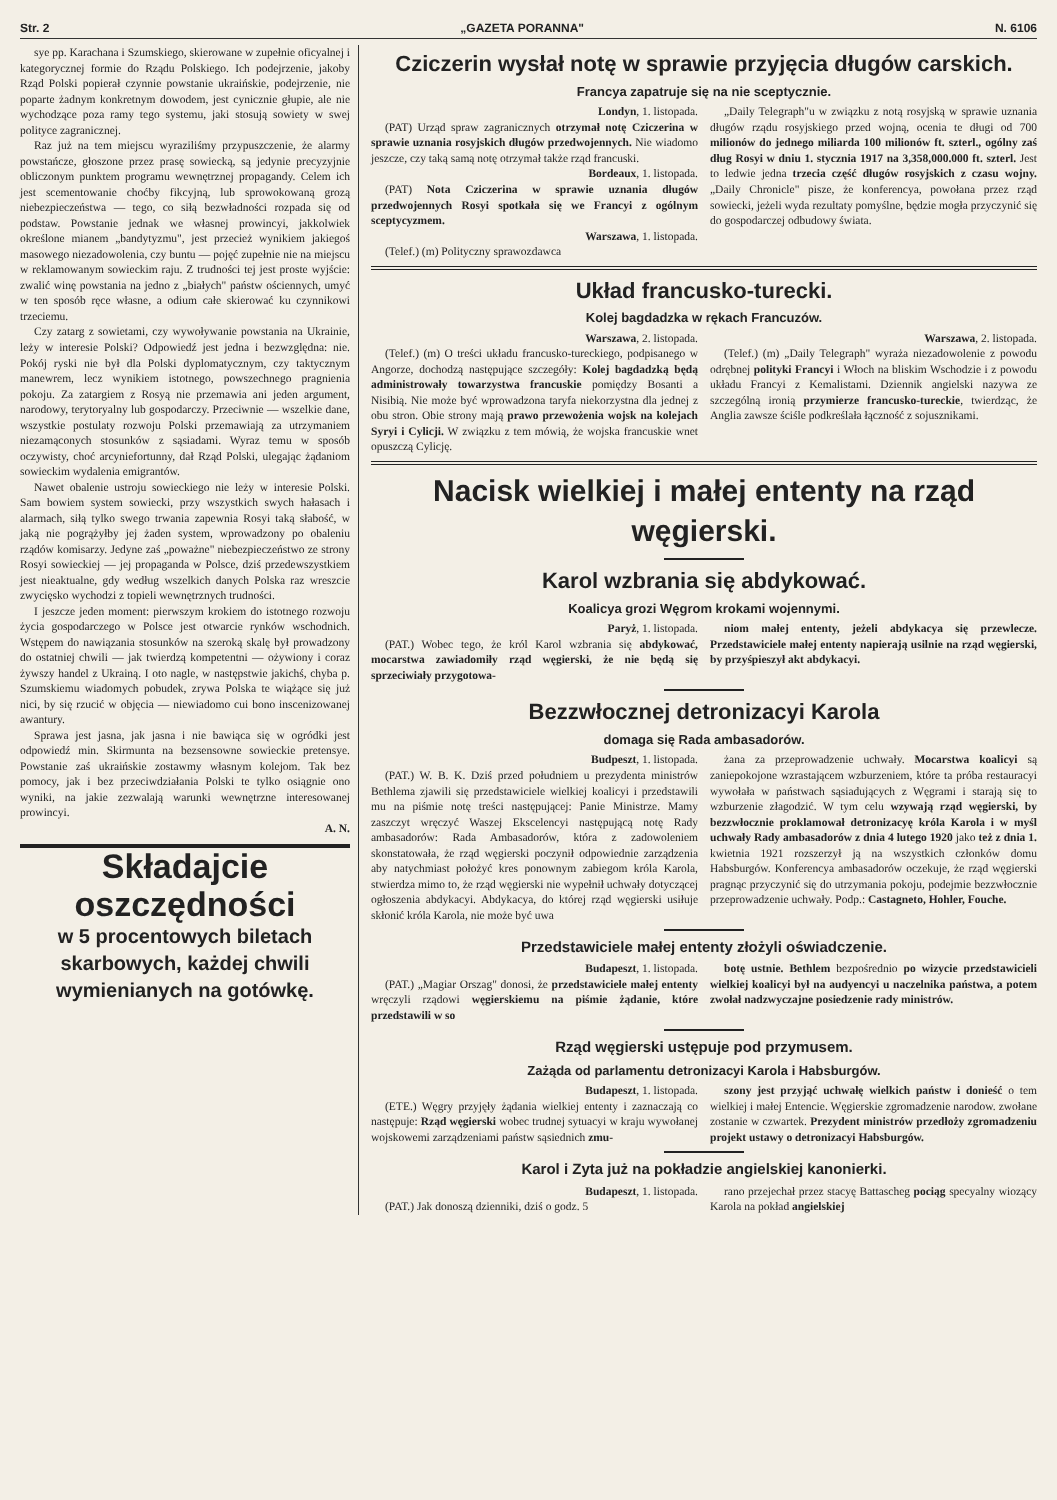Str. 2 „GAZETA PORANNA" N. 6106
sye pp. Karachana i Szumskiego, skierowane w zupełnie oficyalnej i kategorycznej formie do Rządu Polskiego. Ich podejrzenie, jakoby Rząd Polski popierał czynnie powstanie ukraińskie, podejrzenie, nie poparte żadnym konkretnym dowodem, jest cynicznie głupie, ale nie wychodzące poza ramy tego systemu, jaki stosują sowiety w swej polityce zagranicznej.
Raz już na tem miejscu wyraziliśmy przypuszczenie, że alarmy powstańcze, głoszone przez prasę sowiecką, są jedynie precyzyjnie obliczonym punktem programu wewnętrznej propagandy. Celem ich jest scementowanie choćby fikcyjną, lub sprowokowaną grozą niebezpieczeństwa — tego, co siłą bezwładności rozpada się od podstaw. Powstanie jednak we własnej prowincyi, jakkolwiek określone mianem „bandytyzmu", jest przecież wynikiem jakiegoś masowego niezadowolenia, czy buntu — pojęć zupełnie nie na miejscu w reklamowanym sowieckim raju. Z trudności tej jest proste wyjście: zwalić winę powstania na jedno z „białych" państw ościennych, umyć w ten sposób ręce własne, a odium całe skierować ku czynnikowi trzeciemu.
Czy zatarg z sowietami, czy wywoływanie powstania na Ukrainie, leży w interesie Polski? Odpowiedź jest jedna i bezwzględna: nie. Pokój ryski nie był dla Polski dyplomatycznym, czy taktycznym manewrem, lecz wynikiem istotnego, powszechnego pragnienia pokoju. Za zatargiem z Rosyą nie przemawia ani jeden argument, narodowy, terytoryalny lub gospodarczy. Przeciwnie — wszelkie dane, wszystkie postulaty rozwoju Polski przemawiają za utrzymaniem niezamąconych stosunków z sąsiadami. Wyraz temu w sposób oczywisty, choć arcyniefortunny, dał Rząd Polski, ulegając żądaniom sowieckim wydalenia emigrantów.
Nawet obalenie ustroju sowieckiego nie leży w interesie Polski. Sam bowiem system sowiecki, przy wszystkich swych hałasach i alarmach, siłą tylko swego trwania zapewnia Rosyi taką słabość, w jaką nie pogrążyłby jej żaden system, wprowadzony po obaleniu rządów komisarzy. Jedyne zaś „poważne" niebezpieczeństwo ze strony Rosyi sowieckiej — jej propaganda w Polsce, dziś przedewszystkiem jest nieaktualne, gdy według wszelkich danych Polska raz wreszcie zwycięsko wychodzi z topieli wewnętrznych trudności.
I jeszcze jeden moment: pierwszym krokiem do istotnego rozwoju życia gospodarczego w Polsce jest otwarcie rynków wschodnich. Wstępem do nawiązania stosunków na szeroką skalę był prowadzony do ostatniej chwili — jak twierdzą kompetentni — ożywiony i coraz żywszy handel z Ukrainą. I oto nagle, w następstwie jakichś, chyba p. Szumskiemu wiadomych pobudek, zrywa Polska te wiążące się już nici, by się rzucić w objęcia — niewiadomo cui bono inscenizowanej awantury.
Sprawa jest jasna, jak jasna i nie bawiąca się w ogródki jest odpowiedź min. Skirmunta na bezsensowne sowieckie pretensye. Powstanie zaś ukraińskie zostawmy własnym kolejom. Tak bez pomocy, jak i bez przeciwdziałania Polski te tylko osiągnie ono wyniki, na jakie zezwalają warunki wewnętrzne interesowanej prowincyi.
A. N.
Składajcie
oszczędności
w 5 procentowych biletach skarbowych, każdej chwili wymienianych na gotówkę.
Cziczerin wysłał notę w sprawie przyjęcia długów carskich.
Francya zapatruje się na nie sceptycznie.
Londyn, 1. listopada.
(PAT) Urząd spraw zagranicznych otrzymał notę Cziczerina w sprawie uznania rosyjskich długów przedwojennych. Nie wiadomo jeszcze, czy taką samą notę otrzymał także rząd francuski.
Bordeaux, 1. listopada.
(PAT) Nota Cziczerina w sprawie uznania długów przedwojennych Rosyi spotkała się we Francyi z ogólnym sceptycyzmem.
Warszawa, 1. listopada.
(Telef.) (m) Polityczny sprawozdawca
„Daily Telegraph"u w związku z notą rosyjską w sprawie uznania długów rządu rosyjskiego przed wojną, ocenia te długi od 700 milionów do jednego miliarda 100 milionów ft. szterl., ogólny zaś dług Rosyi w dniu 1. stycznia 1917 na 3,358,000.000 ft. szterl. Jest to ledwie jedna trzecia część długów rosyjskich z czasu wojny. „Daily Chronicle" pisze, że konferencya, powołana przez rząd sowiecki, jeżeli wyda rezultaty pomyślne, będzie mogła przyczynić się do gospodarczej odbudowy świata.
Układ francusko-turecki.
Kolej bagdadzka w rękach Francuzów.
Warszawa, 2. listopada.
(Telef.) (m) O treści układu francusko-tureckiego, podpisanego w Angorze, dochodzą następujące szczegóły: Kolej bagdadzką będą administrowały towarzystwa francuskie pomiędzy Bosanti a Nisibią. Nie może być wprowadzona taryfa niekorzystna dla jednej z obu stron. Obie strony mają prawo przewożenia wojsk na kolejach Syryi i Cylicji. W związku z tem mówią, że wojska francuskie wnet opuszczą Cylicję.
Warszawa, 2. listopada.
(Telef.) (m) „Daily Telegraph" wyraża niezadowolenie z powodu odrębnej polityki Francyi i Włoch na bliskim Wschodzie i z powodu układu Francyi z Kemalistami. Dziennik angielski nazywa ze szczególną ironią przymierze francusko-tureckie, twierdząc, że Anglia zawsze ściśle podkreślała łączność z sojusznikami.
Nacisk wielkiej i małej ententy na rząd węgierski.
Karol wzbrania się abdykować.
Koalicya grozi Węgrom krokami wojennymi.
Paryż, 1. listopada.
(PAT.) Wobec tego, że król Karol wzbrania się abdykować, mocarstwa zawiadomiły rząd węgierski, że nie będą się sprzeciwiały przygotowa-
niom małej ententy, jeżeli abdykacya się przewlecze. Przedstawiciele małej ententy napierają usilnie na rząd węgierski, by przyśpieszył akt abdykacyi.
Bezzwłocznej detronizacyi Karola
domaga się Rada ambasadorów.
Budpeszt, 1. listopada.
(PAT.) W. B. K. Dziś przed południem u prezydenta ministrów Bethlema zjawili się przedstawiciele wielkiej koalicyi i przedstawili mu na piśmie notę treści następującej: Panie Ministrze. Mamy zaszczyt wręczyć Waszej Ekscelencyi następującą notę Rady ambasadorów: Rada Ambasadorów, która z zadowoleniem skonstatowała, że rząd węgierski poczynił odpowiednie zarządzenia aby natychmiast położyć kres ponownym zabiegom króla Karola, stwierdza mimo to, że rząd węgierski nie wypełnił uchwały dotyczącej ogłoszenia abdykacyi. Abdykacya, do której rząd węgierski usiłuje skłonić króla Karola, nie może być uwa
żana za przeprowadzenie uchwały. Mocarstwa koalicyi są zaniepokojone wzrastającem wzburzeniem, które ta próba restauracyi wywołała w państwach sąsiadujących z Węgrami i starają się to wzburzenie złagodzić. W tym celu wzywają rząd węgierski, by bezzwłocznie proklamował detronizacyę króla Karola i w myśl uchwały Rady ambasadorów z dnia 4 lutego 1920 jako też z dnia 1. kwietnia 1921 rozszerzył ją na wszystkich członków domu Habsburgów. Konferencya ambasadorów oczekuje, że rząd węgierski pragnąc przyczynić się do utrzymania pokoju, podejmie bezzwłocznie przeprowadzenie uchwały. Podp.: Castagneto, Hohler, Fouche.
Przedstawiciele małej ententy złożyli oświadczenie.
Budapeszt, 1. listopada.
(PAT.) „Magiar Orszag" donosi, że przedstawiciele małej ententy wręczyli rządowi węgierskiemu na piśmie żądanie, które przedstawili w so
botę ustnie. Bethlem bezpośrednio po wizycie przedstawicieli wielkiej koalicyi był na audyencyi u naczelnika państwa, a potem zwołał nadzwyczajne posiedzenie rady ministrów.
Rząd węgierski ustępuje pod przymusem.
Zażąda od parlamentu detronizacyi Karola i Habsburgów.
Budapeszt, 1. listopada.
(ETE.) Węgry przyjęły żądania wielkiej ententy i zaznaczają co następuje: Rząd węgierski wobec trudnej sytuacyi w kraju wywołanej wojskowemi zarządzeniami państw sąsiednich zmu-
szony jest przyjąć uchwałę wielkich państw i donieść o tem wielkiej i małej Entencie. Węgierskie zgromadzenie narodow. zwołane zostanie w czwartek. Prezydent ministrów przedłoży zgromadzeniu projekt ustawy o detronizacyi Habsburgów.
Karol i Zyta już na pokładzie angielskiej kanonierki.
Budapeszt, 1. listopada.
(PAT.) Jak donoszą dzienniki, dziś o godz. 5
rano przejechał przez stacyę Battascheg pociąg specyalny wiozący Karola na pokład angielskiej